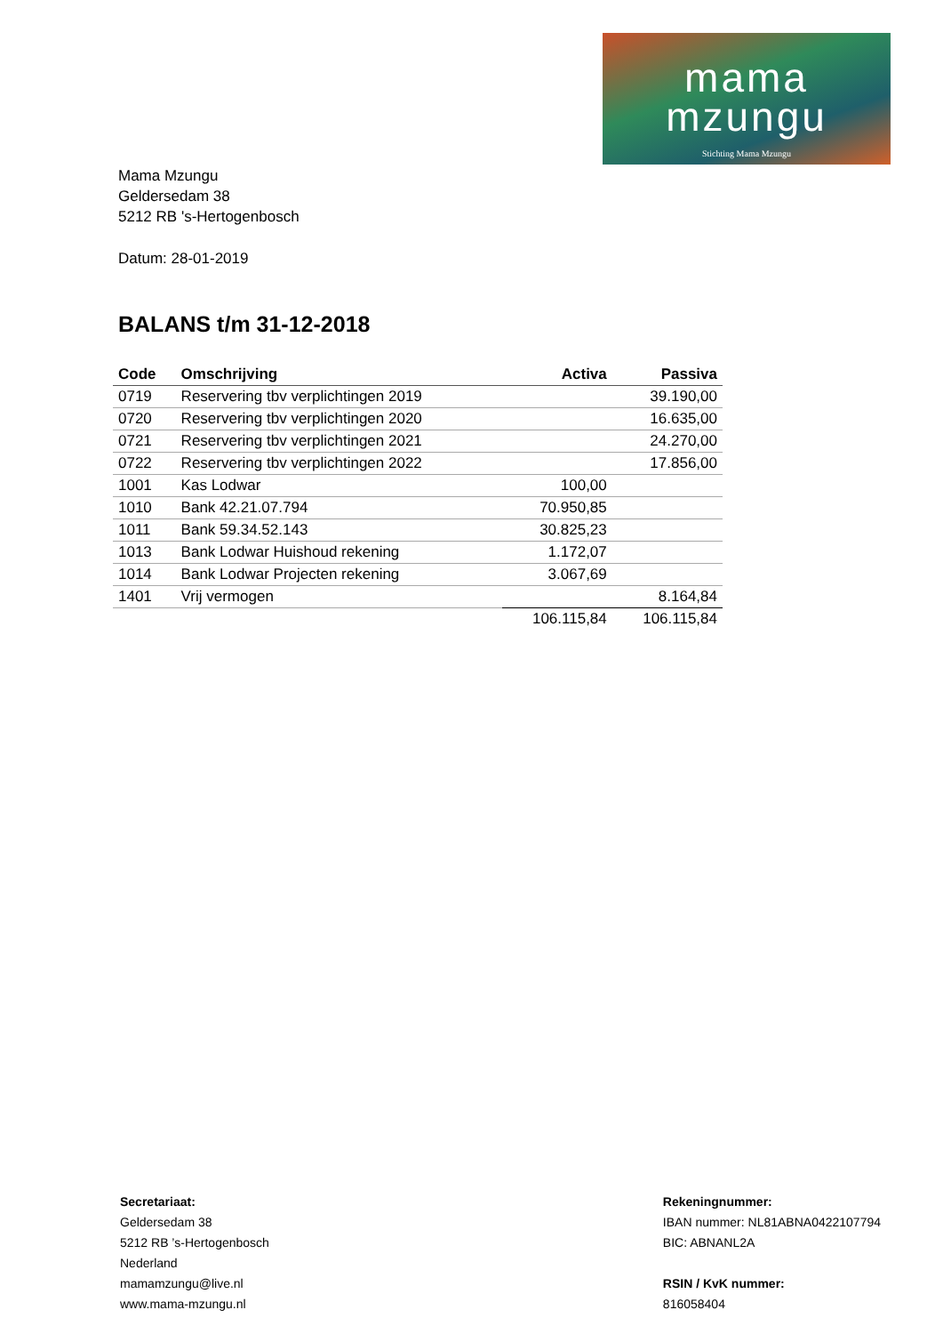mama
mzungu
Stichting Mama Mzungu
Mama Mzungu
Geldersedam 38
5212 RB 's-Hertogenbosch
Datum: 28-01-2019
BALANS t/m 31-12-2018
| Code | Omschrijving | Activa | Passiva |
| --- | --- | --- | --- |
| 0719 | Reservering tbv verplichtingen 2019 | | 39.190,00 |
| 0720 | Reservering tbv verplichtingen 2020 | | 16.635,00 |
| 0721 | Reservering tbv verplichtingen 2021 | | 24.270,00 |
| 0722 | Reservering tbv verplichtingen 2022 | | 17.856,00 |
| 1001 | Kas Lodwar | 100,00 | |
| 1010 | Bank 42.21.07.794 | 70.950,85 | |
| 1011 | Bank 59.34.52.143 | 30.825,23 | |
| 1013 | Bank Lodwar Huishoud rekening | 1.172,07 | |
| 1014 | Bank Lodwar Projecten rekening | 3.067,69 | |
| 1401 | Vrij vermogen | | 8.164,84 |
| | | 106.115,84 | 106.115,84 |
Secretariaat:
Geldersedam 38
5212 RB ’s-Hertogenbosch
Nederland
mamamzungu@live.nl
www.mama-mzungu.nl
Rekeningnummer:
IBAN nummer: NL81ABNA0422107794
BIC: ABNANL2A
RSIN / KvK nummer:
816058404